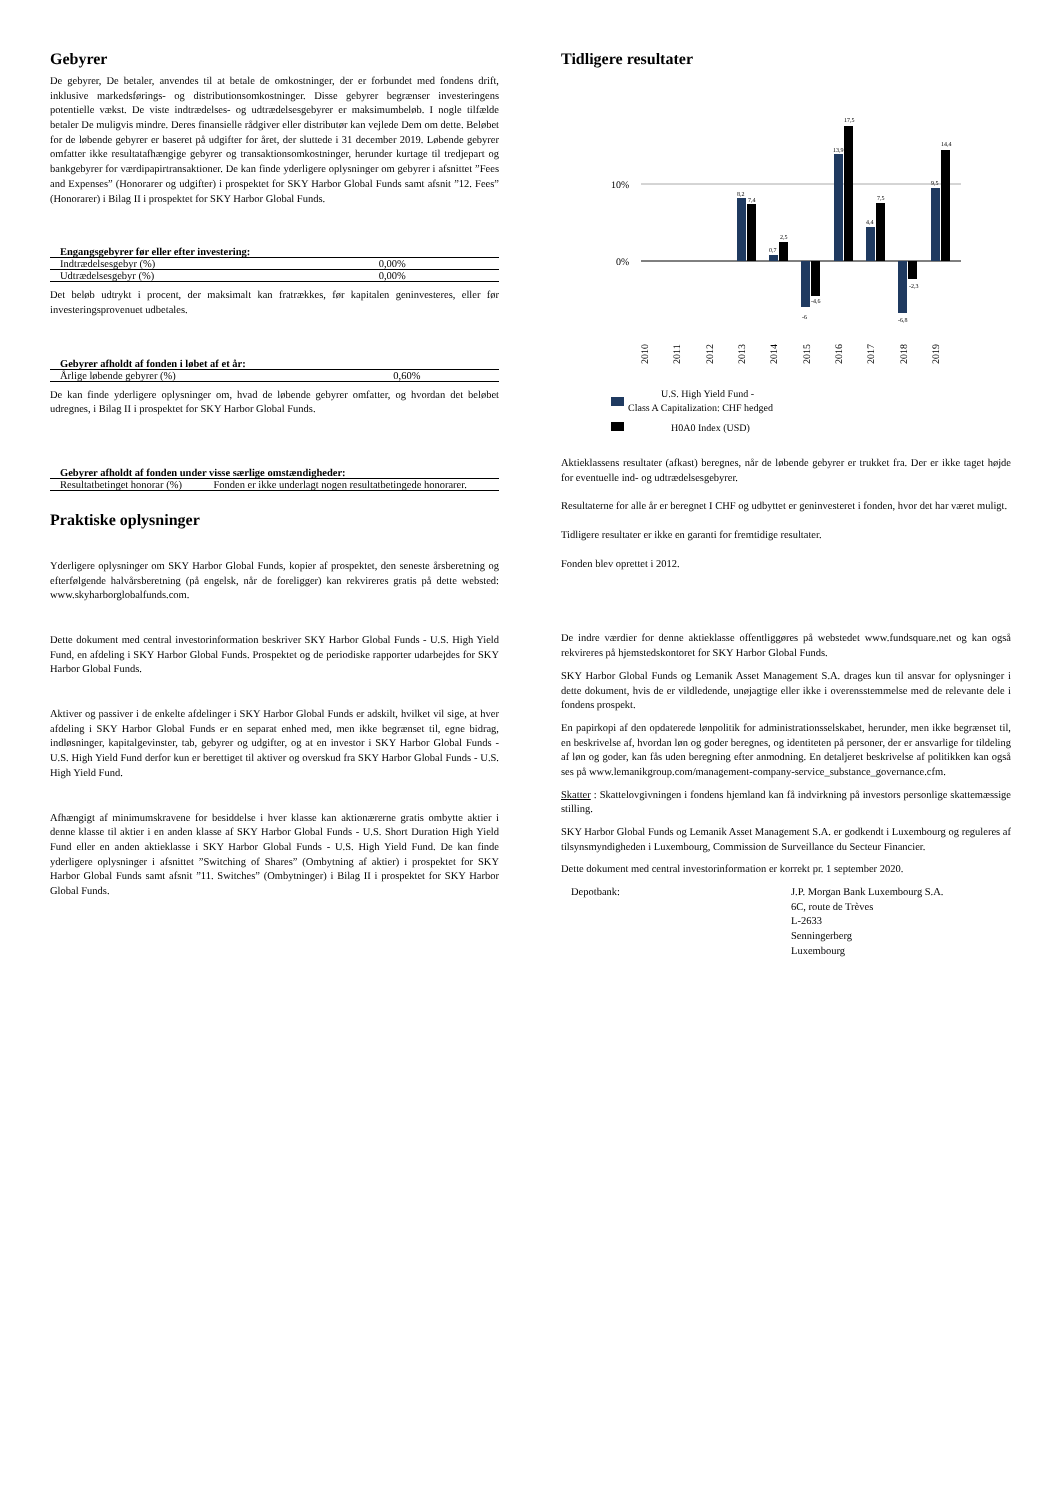Gebyrer
De gebyrer, De betaler, anvendes til at betale de omkostninger, der er forbundet med fondens drift, inklusive markedsførings- og distributionsomkostninger. Disse gebyrer begrænser investeringens potentielle vækst. De viste indtrædelses- og udtrædelsesgebyrer er maksimumbeløb. I nogle tilfælde betaler De muligvis mindre. Deres finansielle rådgiver eller distributør kan vejlede Dem om dette. Beløbet for de løbende gebyrer er baseret på udgifter for året, der sluttede i 31 december 2019. Løbende gebyrer omfatter ikke resultatafhængige gebyrer og transaktionsomkostninger, herunder kurtage til tredjepart og bankgebyrer for værdipapirtransaktioner. De kan finde yderligere oplysninger om gebyrer i afsnittet ”Fees and Expenses” (Honorarer og udgifter) i prospektet for SKY Harbor Global Funds samt afsnit ”12. Fees” (Honorarer) i Bilag II i prospektet for SKY Harbor Global Funds.
| Engangsgebyrer før eller efter investering: | |
| --- | --- |
| Indtrædelsesgebyr (%) | 0,00% |
| Udtrædelsesgebyr (%) | 0,00% |
Det beløb udtrykt i procent, der maksimalt kan fratrækkes, før kapitalen geninvesteres, eller før investeringsprovenuet udbetales.
| Gebyrer afholdt af fonden i løbet af et år: | |
| --- | --- |
| Årlige løbende gebyrer (%) | 0,60% |
De kan finde yderligere oplysninger om, hvad de løbende gebyrer omfatter, og hvordan det beløbet udregnes, i Bilag II i prospektet for SKY Harbor Global Funds.
| Gebyrer afholdt af fonden under visse særlige omstændigheder: | |
| --- | --- |
| Resultatbetinget honorar (%) | Fonden er ikke underlagt nogen resultatbetingede honorarer. |
Praktiske oplysninger
Yderligere oplysninger om SKY Harbor Global Funds, kopier af prospektet, den seneste årsberetning og efterfølgende halvårsberetning (på engelsk, når de foreligger) kan rekvireres gratis på dette websted: www.skyharborglobalfunds.com.
Dette dokument med central investorinformation beskriver SKY Harbor Global Funds - U.S. High Yield Fund, en afdeling i SKY Harbor Global Funds. Prospektet og de periodiske rapporter udarbejdes for SKY Harbor Global Funds.
Aktiver og passiver i de enkelte afdelinger i SKY Harbor Global Funds er adskilt, hvilket vil sige, at hver afdeling i SKY Harbor Global Funds er en separat enhed med, men ikke begrænset til, egne bidrag, indløsninger, kapitalgevinster, tab, gebyrer og udgifter, og at en investor i SKY Harbor Global Funds - U.S. High Yield Fund derfor kun er berettiget til aktiver og overskud fra SKY Harbor Global Funds - U.S. High Yield Fund.
Afhængigt af minimumskravene for besiddelse i hver klasse kan aktionærerne gratis ombytte aktier i denne klasse til aktier i en anden klasse af SKY Harbor Global Funds - U.S. Short Duration High Yield Fund eller en anden aktieklasse i SKY Harbor Global Funds - U.S. High Yield Fund. De kan finde yderligere oplysninger i afsnittet ”Switching of Shares” (Ombytning af aktier) i prospektet for SKY Harbor Global Funds samt afsnit ”11. Switches” (Ombytninger) i Bilag II i prospektet for SKY Harbor Global Funds.
Tidligere resultater
10%
0%
8,2
7,4
0,7
2,5
-6
-4,6
13,9
17,5
4,4
7,5
-6,8
-2,3
9,5
14,4
2010
2011
2012
2013
2014
2015
2016
2017
2018
2019
U.S. High Yield Fund -
Class A Capitalization: CHF hedged
H0A0 Index (USD)
Aktieklassens resultater (afkast) beregnes, når de løbende gebyrer er trukket fra. Der er ikke taget højde for eventuelle ind- og udtrædelsesgebyrer.
Resultaterne for alle år er beregnet I CHF og udbyttet er geninvesteret i fonden, hvor det har været muligt.
Tidligere resultater er ikke en garanti for fremtidige resultater.
Fonden blev oprettet i 2012.
De indre værdier for denne aktieklasse offentliggøres på webstedet www.fundsquare.net og kan også rekvireres på hjemstedskontoret for SKY Harbor Global Funds.
SKY Harbor Global Funds og Lemanik Asset Management S.A. drages kun til ansvar for oplysninger i dette dokument, hvis de er vildledende, unøjagtige eller ikke i overensstemmelse med de relevante dele i fondens prospekt.
En papirkopi af den opdaterede lønpolitik for administrationsselskabet, herunder, men ikke begrænset til, en beskrivelse af, hvordan løn og goder beregnes, og identiteten på personer, der er ansvarlige for tildeling af løn og goder, kan fås uden beregning efter anmodning. En detaljeret beskrivelse af politikken kan også ses på www.lemanikgroup.com/management-company-service_substance_governance.cfm.
Skatter : Skattelovgivningen i fondens hjemland kan få indvirkning på investors personlige skattemæssige stilling.
SKY Harbor Global Funds og Lemanik Asset Management S.A. er godkendt i Luxembourg og reguleres af tilsynsmyndigheden i Luxembourg, Commission de Surveillance du Secteur Financier.
Dette dokument med central investorinformation er korrekt pr. 1 september 2020.
Depotbank: J.P. Morgan Bank Luxembourg S.A.
6C, route de Trèves
L-2633
Senningerberg
Luxembourg